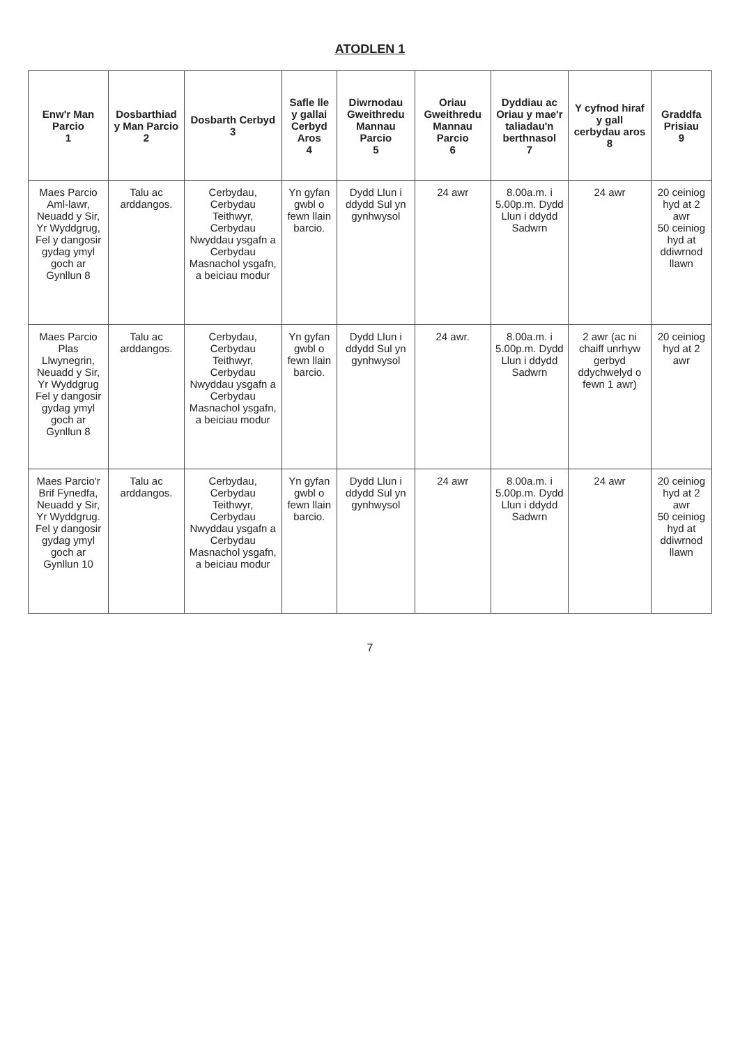ATODLEN 1
| Enw'r Man Parcio 1 | Dosbarthiad y Man Parcio 2 | Dosbarth Cerbyd 3 | Safle lle y gallai Cerbyd Aros 4 | Diwrnodau Gweithredu Mannau Parcio 5 | Oriau Gweithredu Mannau Parcio 6 | Dyddiau ac Oriau y mae'r taliadau'n berthnasol 7 | Y cyfnod hiraf y gall cerbydau aros 8 | Graddfa Prisiau 9 |
| --- | --- | --- | --- | --- | --- | --- | --- | --- |
| Maes Parcio Aml-lawr, Neuadd y Sir, Yr Wyddgrug, Fel y dangosir gydag ymyl goch ar Gynllun 8 | Talu ac arddangos. | Cerbydau, Cerbydau Teithwyr, Cerbydau Nwyddau ysgafn a Cerbydau Masnachol ysgafn, a beiciau modur | Yn gyfan gwbl o fewn llain barcio. | Dydd Llun i ddydd Sul yn gynhwysol | 24 awr | 8.00a.m. i 5.00p.m. Dydd Llun i ddydd Sadwrn | 24 awr | 20 ceiniog hyd at 2 awr 50 ceiniog hyd at ddiwrnod llawn |
| Maes Parcio Plas Llwynegrin, Neuadd y Sir, Yr Wyddgrug Fel y dangosir gydag ymyl goch ar Gynllun 8 | Talu ac arddangos. | Cerbydau, Cerbydau Teithwyr, Cerbydau Nwyddau ysgafn a Cerbydau Masnachol ysgafn, a beiciau modur | Yn gyfan gwbl o fewn llain barcio. | Dydd Llun i ddydd Sul yn gynhwysol | 24 awr. | 8.00a.m. i 5.00p.m. Dydd Llun i ddydd Sadwrn | 2 awr (ac ni chaiff unrhyw gerbyd ddychwelyd o fewn 1 awr) | 20 ceiniog hyd at 2 awr |
| Maes Parcio'r Brif Fynedfa, Neuadd y Sir, Yr Wyddgrug. Fel y dangosir gydag ymyl goch ar Gynllun 10 | Talu ac arddangos. | Cerbydau, Cerbydau Teithwyr, Cerbydau Nwyddau ysgafn a Cerbydau Masnachol ysgafn, a beiciau modur | Yn gyfan gwbl o fewn llain barcio. | Dydd Llun i ddydd Sul yn gynhwysol | 24 awr | 8.00a.m. i 5.00p.m. Dydd Llun i ddydd Sadwrn | 24 awr | 20 ceiniog hyd at 2 awr 50 ceiniog hyd at ddiwrnod llawn |
7